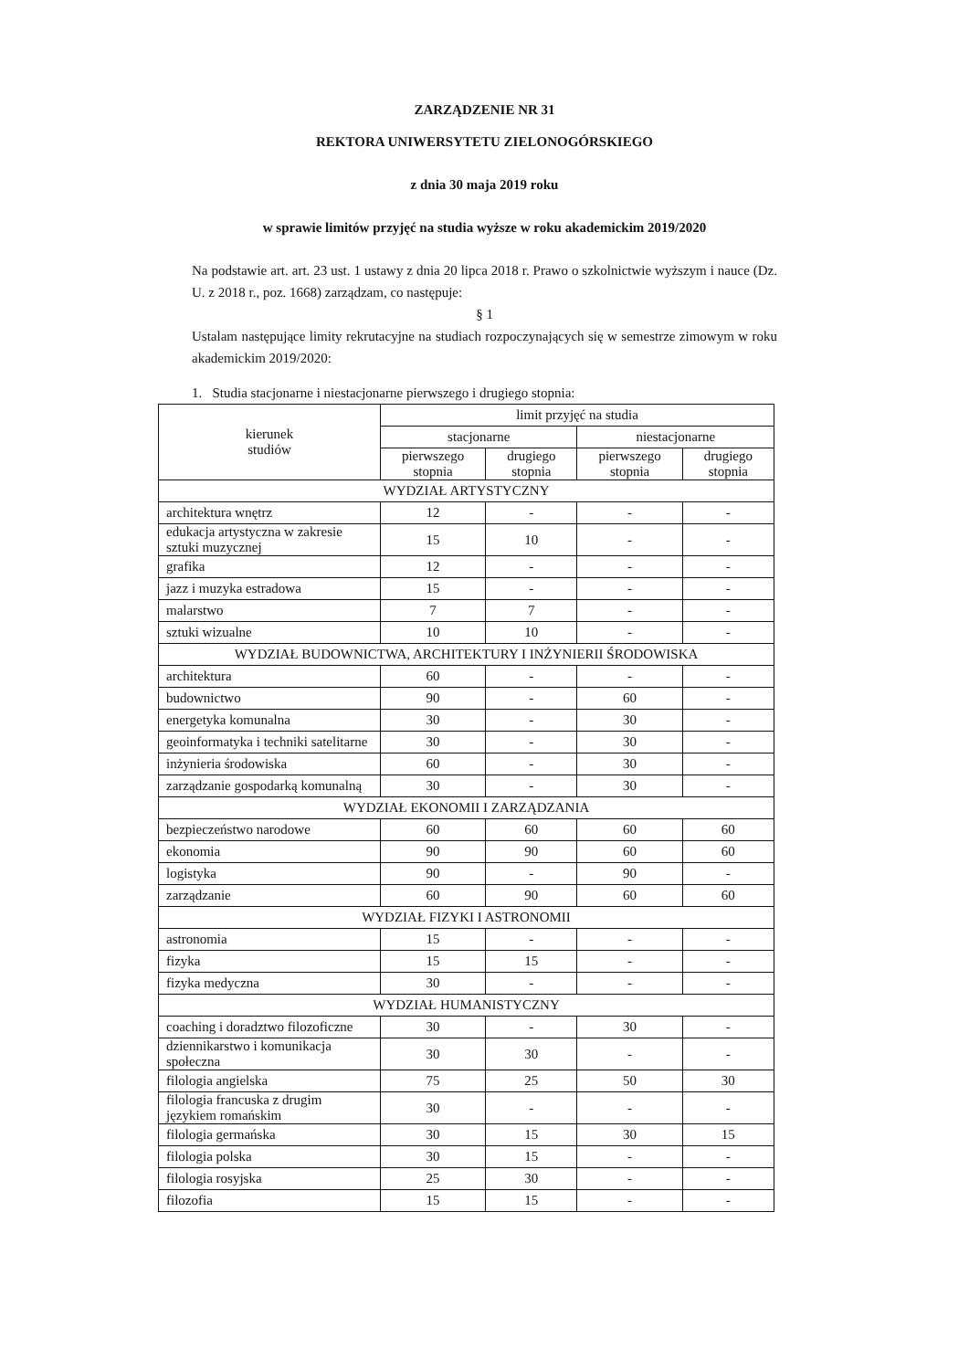ZARZĄDZENIE NR 31
REKTORA UNIWERSYTETU ZIELONOGÓRSKIEGO
z dnia 30 maja 2019 roku
w sprawie limitów przyjęć na studia wyższe w roku akademickim 2019/2020
Na podstawie art. art. 23 ust. 1 ustawy z dnia 20 lipca 2018 r. Prawo o szkolnictwie wyższym i nauce (Dz. U. z 2018 r., poz. 1668) zarządzam, co następuje:
§ 1
Ustalam następujące limity rekrutacyjne na studiach rozpoczynających się w semestrze zimowym w roku akademickim 2019/2020:
1. Studia stacjonarne i niestacjonarne pierwszego i drugiego stopnia:
| kierunek studiów | limit przyjęć na studia | | | |
| --- | --- | --- | --- | --- |
| | stacjonarne | | niestacjonarne | |
| | pierwszego stopnia | drugiego stopnia | pierwszego stopnia | drugiego stopnia |
| WYDZIAŁ ARTYSTYCZNY | | | | |
| architektura wnętrz | 12 | - | - | - |
| edukacja artystyczna w zakresie sztuki muzycznej | 15 | 10 | - | - |
| grafika | 12 | - | - | - |
| jazz i muzyka estradowa | 15 | - | - | - |
| malarstwo | 7 | 7 | - | - |
| sztuki wizualne | 10 | 10 | - | - |
| WYDZIAŁ BUDOWNICTWA, ARCHITEKTURY I INŻYNIERII ŚRODOWISKA | | | | |
| architektura | 60 | - | - | - |
| budownictwo | 90 | - | 60 | - |
| energetyka komunalna | 30 | - | 30 | - |
| geoinformatyka i techniki satelitarne | 30 | - | 30 | - |
| inżynieria środowiska | 60 | - | 30 | - |
| zarządzanie gospodarką komunalną | 30 | - | 30 | - |
| WYDZIAŁ EKONOMII I ZARZĄDZANIA | | | | |
| bezpieczeństwo narodowe | 60 | 60 | 60 | 60 |
| ekonomia | 90 | 90 | 60 | 60 |
| logistyka | 90 | - | 90 | - |
| zarządzanie | 60 | 90 | 60 | 60 |
| WYDZIAŁ FIZYKI I ASTRONOMII | | | | |
| astronomia | 15 | - | - | - |
| fizyka | 15 | 15 | - | - |
| fizyka medyczna | 30 | - | - | - |
| WYDZIAŁ HUMANISTYCZNY | | | | |
| coaching i doradztwo filozoficzne | 30 | - | 30 | - |
| dziennikarstwo i komunikacja społeczna | 30 | 30 | - | - |
| filologia angielska | 75 | 25 | 50 | 30 |
| filologia francuska z drugim językiem romańskim | 30 | - | - | - |
| filologia germańska | 30 | 15 | 30 | 15 |
| filologia polska | 30 | 15 | - | - |
| filologia rosyjska | 25 | 30 | - | - |
| filozofia | 15 | 15 | - | - |